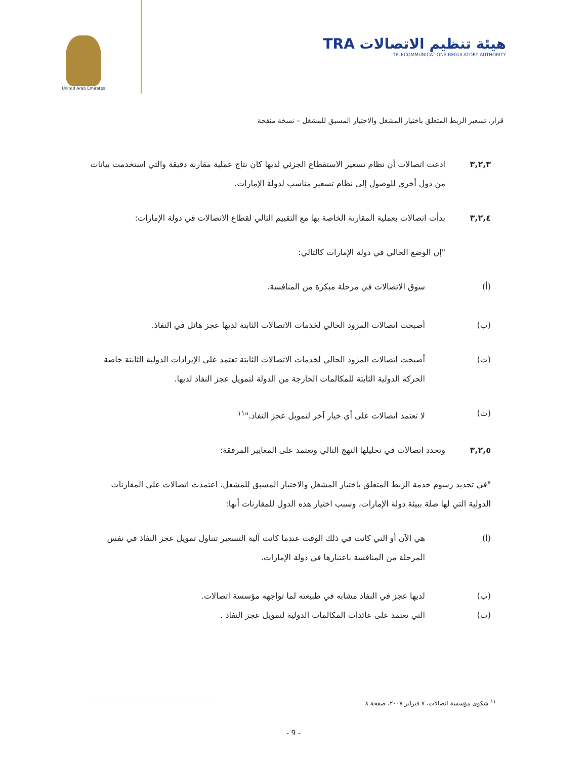United Arab Emirates
TRA هيئة تنظيم الاتصالات
TELECOMMUNICATIONS REGULATORY AUTHORITY
قرار، تسعير الربط المتعلق باختيار المشغل والاختيار المسبق للمشغل – نسخة منقحة
٣,٢,٣ ادعت اتصالات أن نظام تسعير الاستقطاع الجزئي لديها كان نتاج عملية مقارنة دقيقة والتي استخدمت بيانات من دول أخرى للوصول إلى نظام تسعير مناسب لدولة الإمارات.
٣,٢,٤ بدأت اتصالات بعملية المقارنة الخاصة بها مع التقييم التالي لقطاع الاتصالات في دولة الإمارات:
"إن الوضع الحالي في دولة الإمارات كالتالي:
(أ) سوق الاتصالات في مرحلة مبكرة من المنافسة.
(ب) أصبحت اتصالات المزود الحالي لخدمات الاتصالات الثابتة لديها عجز هائل في النفاذ.
(ت) أصبحت اتصالات المزود الحالي لخدمات الاتصالات الثابتة تعتمد على الإيرادات الدولية الثابتة خاصة الحركة الدولية الثابتة للمكالمات الخارجة من الدولة لتمويل عجز النفاذ لديها.
(ث) لا تعتمد اتصالات على أي خيار آخر لتمويل عجز النفاذ."<sup>١١</sup>
٣,٢,٥ وتحدد اتصالات في تحليلها النهج التالي وتعتمد على المعايير المرفقة:
"في تحديد رسوم خدمة الربط المتعلق باختيار المشغل والاختيار المسبق للمشغل، اعتمدت اتصالات على المقارنات الدولية التي لها صلة ببيئة دولة الإمارات، وسبب اختيار هذه الدول للمقارنات أنها:
(أ) هي الآن أو التي كانت في ذلك الوقت عندما كانت آلية التسعير تتناول تمويل عجز النفاذ في نفس المرحلة من المنافسة باعتبارها في دولة الإمارات.
(ب) لديها عجز في النفاذ مشابه في طبيعته لما تواجهه مؤسسة اتصالات.
(ت) التي تعتمد على عائدات المكالمات الدولية لتمويل عجز النفاذ .
<sup>١١</sup> شكوى مؤسسة اتصالات، ٧ فبراير ٢٠٠٧، صفحة ٨
- 9 -